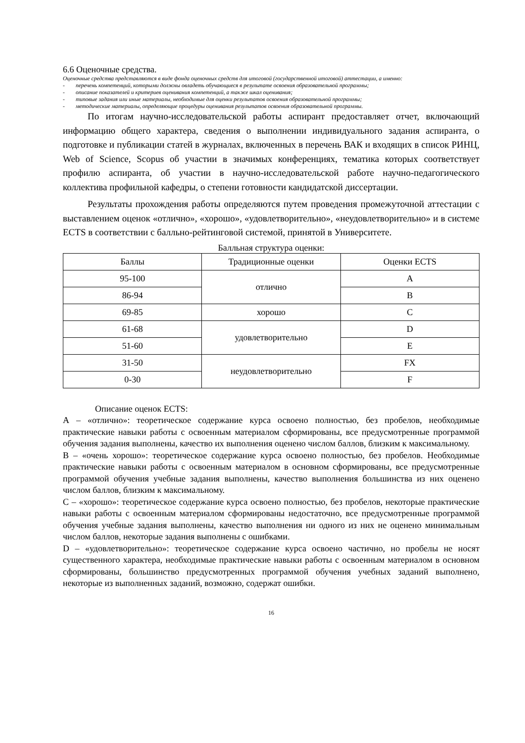6.6 Оценочные средства.
Оценочные средства представляются в виде фонда оценочных средств для итоговой (государственной итоговой) аттестации, а именно:
- перечень компетенций, которыми должны овладеть обучающиеся в результате освоения образовательной программы;
- описание показателей и критериев оценивания компетенций, а также шкал оценивания;
- типовые задания или иные материалы, необходимые для оценки результатов освоения образовательной программы;
- методические материалы, определяющие процедуры оценивания результатов освоения образовательной программы.
По итогам научно-исследовательской работы аспирант предоставляет отчет, включающий информацию общего характера, сведения о выполнении индивидуального задания аспиранта, о подготовке и публикации статей в журналах, включенных в перечень ВАК и входящих в список РИНЦ, Web of Science, Scopus об участии в значимых конференциях, тематика которых соответствует профилю аспиранта, об участии в научно-исследовательской работе научно-педагогического коллектива профильной кафедры, о степени готовности кандидатской диссертации.
Результаты прохождения работы определяются путем проведения промежуточной аттестации с выставлением оценок «отлично», «хорошо», «удовлетворительно», «неудовлетворительно» и в системе ECTS в соответствии с балльно-рейтинговой системой, принятой в Университете.
Балльная структура оценки:
| Баллы | Традиционные оценки | Оценки ECTS |
| 95-100 | отлично | A |
| 86-94 | | B |
| 69-85 | хорошо | C |
| 61-68 | удовлетворительно | D |
| 51-60 | | E |
| 31-50 | неудовлетворительно | FX |
| 0-30 | | F |
Описание оценок ECTS:
А – «отлично»: теоретическое содержание курса освоено полностью, без пробелов, необходимые практические навыки работы с освоенным материалом сформированы, все предусмотренные программой обучения задания выполнены, качество их выполнения оценено числом баллов, близким к максимальному.
В – «очень хорошо»: теоретическое содержание курса освоено полностью, без пробелов. Необходимые практические навыки работы с освоенным материалом в основном сформированы, все предусмотренные программой обучения учебные задания выполнены, качество выполнения большинства из них оценено числом баллов, близким к максимальному.
С – «хорошо»: теоретическое содержание курса освоено полностью, без пробелов, некоторые практические навыки работы с освоенным материалом сформированы недостаточно, все предусмотренные программой обучения учебные задания выполнены, качество выполнения ни одного из них не оценено минимальным числом баллов, некоторые задания выполнены с ошибками.
D – «удовлетворительно»: теоретическое содержание курса освоено частично, но пробелы не носят существенного характера, необходимые практические навыки работы с освоенным материалом в основном сформированы, большинство предусмотренных программой обучения учебных заданий выполнено, некоторые из выполненных заданий, возможно, содержат ошибки.
16